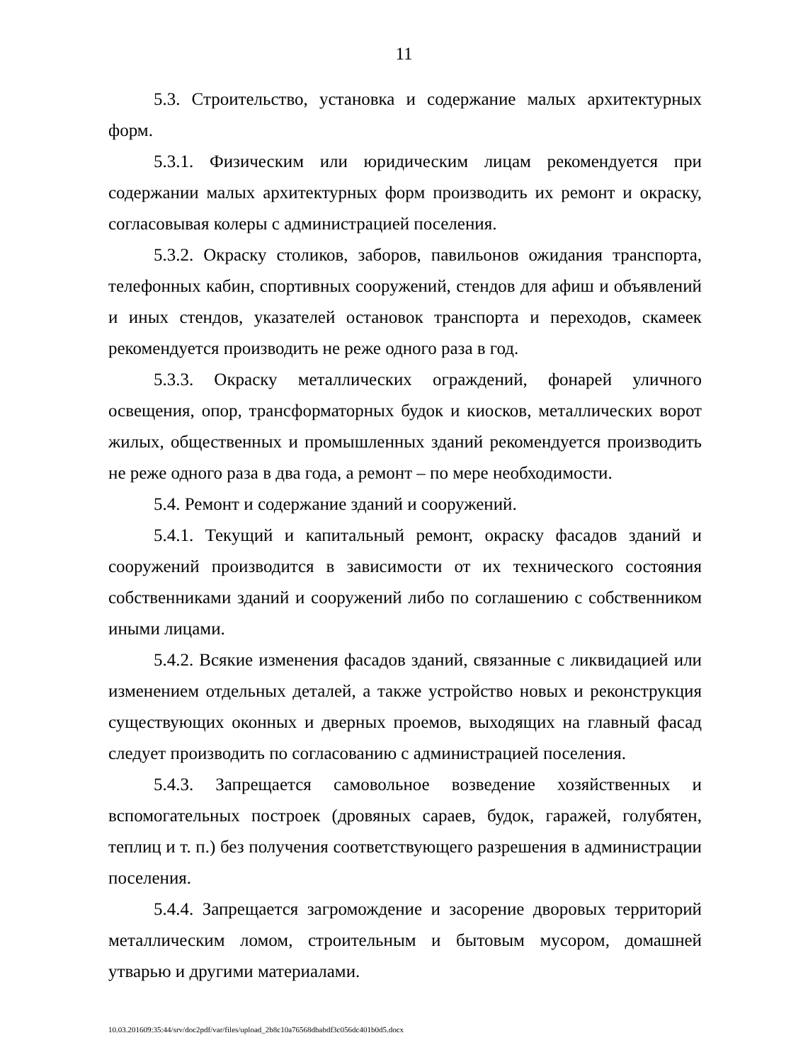11
5.3. Строительство, установка и содержание малых архитектурных форм.
5.3.1. Физическим или юридическим лицам рекомендуется при содержании малых архитектурных форм производить их ремонт и окраску, согласовывая колеры с администрацией поселения.
5.3.2. Окраску столиков, заборов, павильонов ожидания транспорта, телефонных кабин, спортивных сооружений, стендов для афиш и объявлений и иных стендов, указателей остановок транспорта и переходов, скамеек рекомендуется производить не реже одного раза в год.
5.3.3. Окраску металлических ограждений, фонарей уличного освещения, опор, трансформаторных будок и киосков, металлических ворот жилых, общественных и промышленных зданий рекомендуется производить не реже одного раза в два года, а ремонт – по мере необходимости.
5.4. Ремонт и содержание зданий и сооружений.
5.4.1. Текущий и капитальный ремонт, окраску фасадов зданий и сооружений производится в зависимости от их технического состояния собственниками зданий и сооружений либо по соглашению с собственником иными лицами.
5.4.2. Всякие изменения фасадов зданий, связанные с ликвидацией или изменением отдельных деталей, а также устройство новых и реконструкция существующих оконных и дверных проемов, выходящих на главный фасад следует производить по согласованию с администрацией поселения.
5.4.3. Запрещается самовольное возведение хозяйственных и вспомогательных построек (дровяных сараев, будок, гаражей, голубятен, теплиц и т. п.) без получения соответствующего разрешения в администрации поселения.
5.4.4. Запрещается загромождение и засорение дворовых территорий металлическим ломом, строительным и бытовым мусором, домашней утварью и другими материалами.
10.03.201609:35:44/srv/doc2pdf/var/files/upload_2b8c10a76568dbabdf3c056dc401b0d5.docx